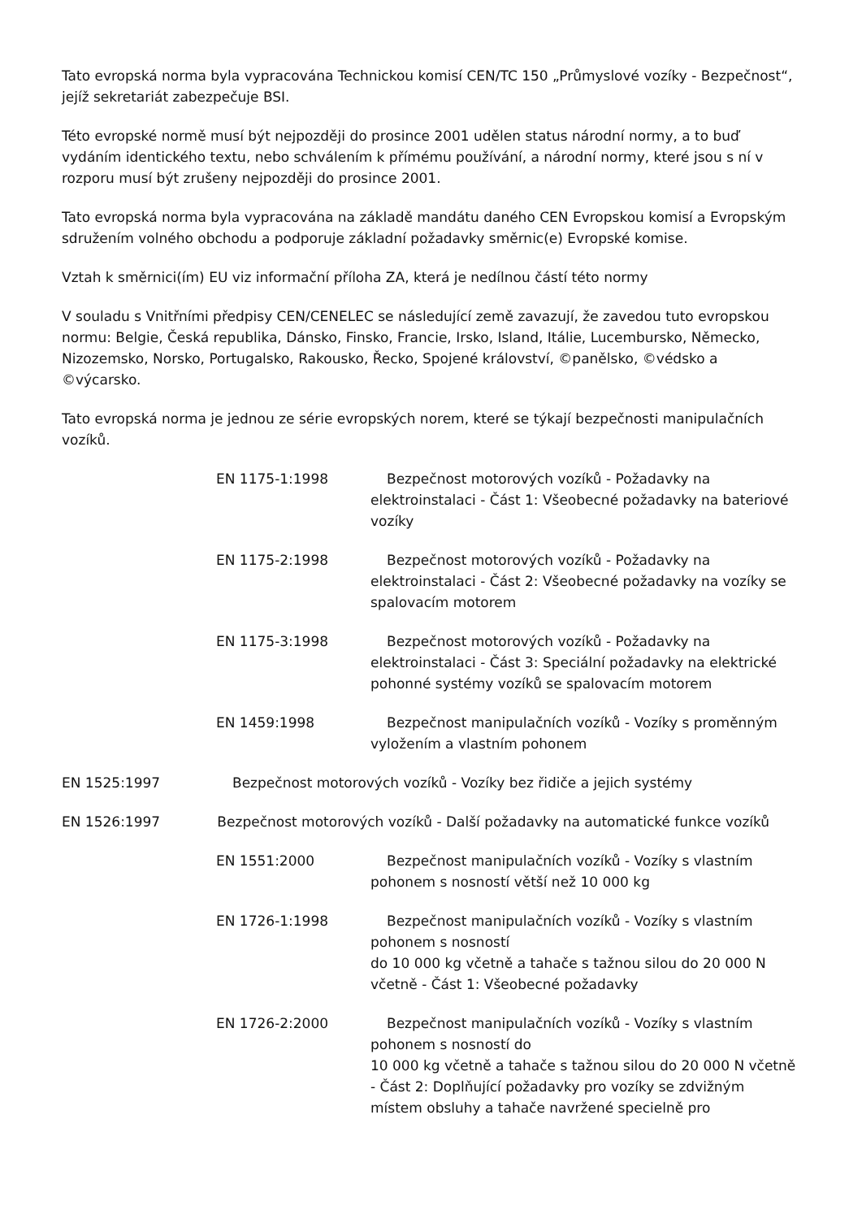Tato evropská norma byla vypracována Technickou komisí CEN/TC 150 „Průmyslové vozíky - Bezpečnost“, jejíž sekretariát zabezpečuje BSI.
Této evropské normě musí být nejpozději do prosince 2001 udělen status národní normy, a to buď vydáním identického textu, nebo schválením k přímému používání, a národní normy, které jsou s ní v rozporu musí být zrušeny nejpozději do prosince 2001.
Tato evropská norma byla vypracována na základě mandátu daného CEN Evropskou komisí a Evropským sdružením volného obchodu a podporuje základní požadavky směrnic(e) Evropské komise.
Vztah k směrnici(ím) EU viz informační příloha ZA, která je nedílnou částí této normy
V souladu s Vnitřními předpisy CEN/CENELEC se následující země zavazují, že zavedou tuto evropskou normu: Belgie, Česká republika, Dánsko, Finsko, Francie, Irsko, Island, Itálie, Lucembursko, Německo, Nizozemsko, Norsko, Portugalsko, Rakousko, Řecko, Spojené království, ©panělsko, ©védsko a ©výcarsko.
Tato evropská norma je jednou ze série evropských norem, které se týkají bezpečnosti manipulačních vozíků.
EN 1175-1:1998 Bezpečnost motorových vozíků - Požadavky na elektroinstalaci - Část 1: Všeobecné požadavky na bateriové vozíky
EN 1175-2:1998 Bezpečnost motorových vozíků - Požadavky na elektroinstalaci - Část 2: Všeobecné požadavky na vozíky se spalovacím motorem
EN 1175-3:1998 Bezpečnost motorových vozíků - Požadavky na elektroinstalaci - Část 3: Speciální požadavky na elektrické pohonné systémy vozíků se spalovacím motorem
EN 1459:1998 Bezpečnost manipulačních vozíků - Vozíky s proměnným vyložením a vlastním pohonem
EN 1525:1997 Bezpečnost motorových vozíků - Vozíky bez řidiče a jejich systémy
EN 1526:1997 Bezpečnost motorových vozíků - Další požadavky na automatické funkce vozíků
EN 1551:2000 Bezpečnost manipulačních vozíků - Vozíky s vlastním pohonem s nosností větší než 10 000 kg
EN 1726-1:1998 Bezpečnost manipulačních vozíků - Vozíky s vlastním pohonem s nosností
do 10 000 kg včetně a tahače s tažnou silou do 20 000 N včetně - Část 1: Všeobecné požadavky
EN 1726-2:2000 Bezpečnost manipulačních vozíků - Vozíky s vlastním pohonem s nosností do
10 000 kg včetně a tahače s tažnou silou do 20 000 N včetně - Část 2: Doplňující požadavky pro vozíky se zdvižným místem obsluhy a tahače navržené specielně pro